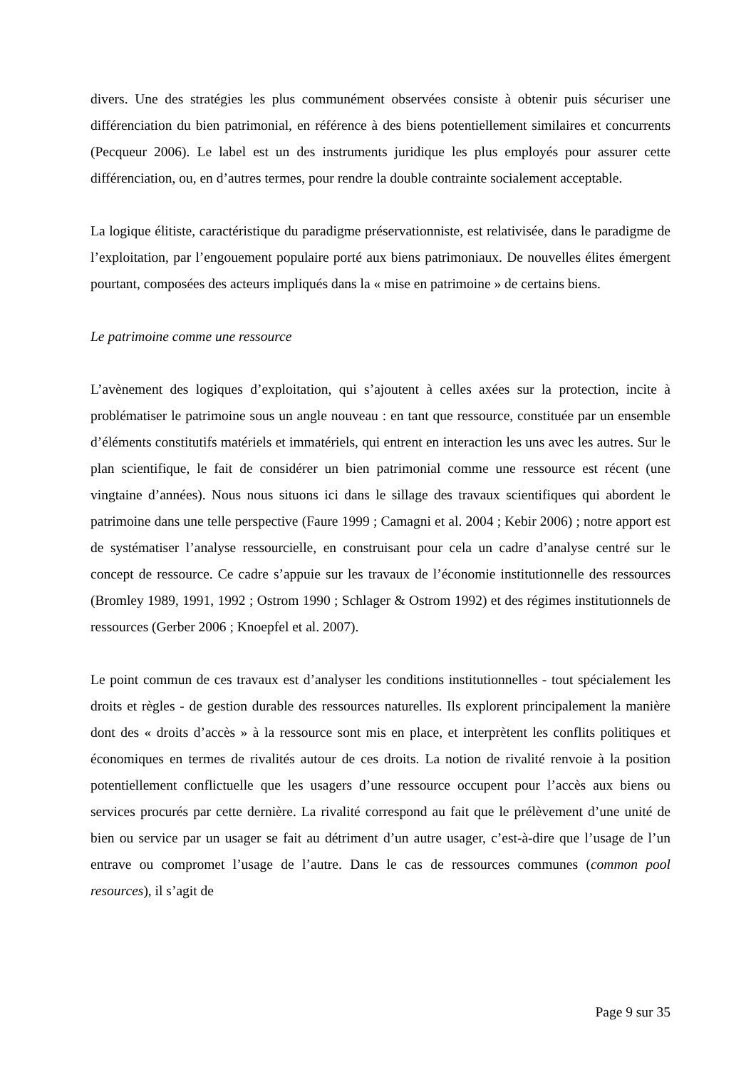divers. Une des stratégies les plus communément observées consiste à obtenir puis sécuriser une différenciation du bien patrimonial, en référence à des biens potentiellement similaires et concurrents (Pecqueur 2006). Le label est un des instruments juridique les plus employés pour assurer cette différenciation, ou, en d’autres termes, pour rendre la double contrainte socialement acceptable.
La logique élitiste, caractéristique du paradigme préservationniste, est relativisée, dans le paradigme de l’exploitation, par l’engouement populaire porté aux biens patrimoniaux. De nouvelles élites émergent pourtant, composées des acteurs impliqués dans la « mise en patrimoine » de certains biens.
Le patrimoine comme une ressource
L’avènement des logiques d’exploitation, qui s’ajoutent à celles axées sur la protection, incite à problématiser le patrimoine sous un angle nouveau : en tant que ressource, constituée par un ensemble d’éléments constitutifs matériels et immatériels, qui entrent en interaction les uns avec les autres. Sur le plan scientifique, le fait de considérer un bien patrimonial comme une ressource est récent (une vingtaine d’années). Nous nous situons ici dans le sillage des travaux scientifiques qui abordent le patrimoine dans une telle perspective (Faure 1999 ; Camagni et al. 2004 ; Kebir 2006) ; notre apport est de systématiser l’analyse ressourcielle, en construisant pour cela un cadre d’analyse centré sur le concept de ressource. Ce cadre s’appuie sur les travaux de l’économie institutionnelle des ressources (Bromley 1989, 1991, 1992 ; Ostrom 1990 ; Schlager & Ostrom 1992) et des régimes institutionnels de ressources (Gerber 2006 ; Knoepfel et al. 2007).
Le point commun de ces travaux est d’analyser les conditions institutionnelles - tout spécialement les droits et règles - de gestion durable des ressources naturelles. Ils explorent principalement la manière dont des « droits d’accès » à la ressource sont mis en place, et interprètent les conflits politiques et économiques en termes de rivalités autour de ces droits. La notion de rivalité renvoie à la position potentiellement conflictuelle que les usagers d’une ressource occupent pour l’accès aux biens ou services procurés par cette dernière. La rivalité correspond au fait que le prélèvement d’une unité de bien ou service par un usager se fait au détriment d’un autre usager, c’est-à-dire que l’usage de l’un entrave ou compromet l’usage de l’autre. Dans le cas de ressources communes (common pool resources), il s’agit de
Page 9 sur 35